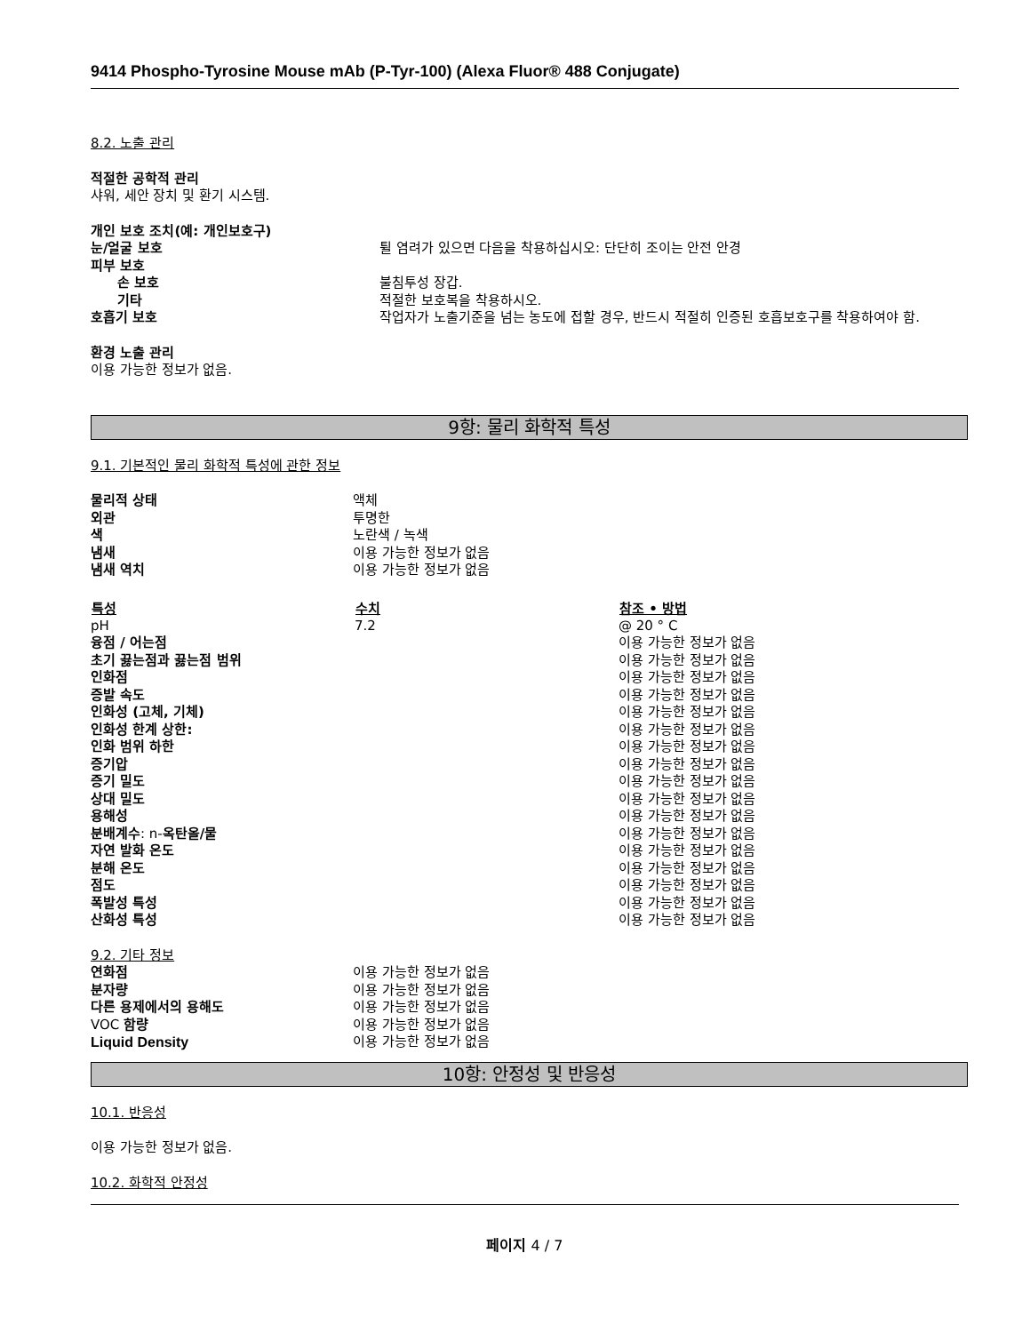9414 Phospho-Tyrosine Mouse mAb (P-Tyr-100) (Alexa Fluor® 488 Conjugate)
8.2. 노출 관리
적절한 공학적 관리
샤워, 세안 장치 및 환기 시스템.
| 개인 보호 조치(예: 개인보호구) | |
| 눈/얼굴 보호 | 튈 염려가 있으면 다음을 착용하십시오: 단단히 조이는 안전 안경 |
| 피부 보호 | |
| 손 보호 | 불침투성 장갑. |
| 기타 | 적절한 보호복을 착용하시오. |
| 호흡기 보호 | 작업자가 노출기준을 넘는 농도에 접할 경우, 반드시 적절히 인증된 호흡보호구를 착용하여야 함. |
환경 노출 관리
이용 가능한 정보가 없음.
9항: 물리 화학적 특성
9.1. 기본적인 물리 화학적 특성에 관한 정보
| 물리적 상태 | 액체 |
| 외관 | 투명한 |
| 색 | 노란색 / 녹색 |
| 냄새 | 이용 가능한 정보가 없음 |
| 냄새 역치 | 이용 가능한 정보가 없음 |
| 특성 | 수치 | 참조 • 방법 |
| --- | --- | --- |
| pH | 7.2 | @ 20 ° C |
| 융점 / 어는점 | | 이용 가능한 정보가 없음 |
| 초기 끓는점과 끓는점 범위 | | 이용 가능한 정보가 없음 |
| 인화점 | | 이용 가능한 정보가 없음 |
| 증발 속도 | | 이용 가능한 정보가 없음 |
| 인화성 (고체, 기체) | | 이용 가능한 정보가 없음 |
| 인화성 한계 상한: | | 이용 가능한 정보가 없음 |
| 인화 범위 하한 | | 이용 가능한 정보가 없음 |
| 증기압 | | 이용 가능한 정보가 없음 |
| 증기 밀도 | | 이용 가능한 정보가 없음 |
| 상대 밀도 | | 이용 가능한 정보가 없음 |
| 용해성 | | 이용 가능한 정보가 없음 |
| 분배계수 : n- 옥탄올/물 | | 이용 가능한 정보가 없음 |
| 자연 발화 온도 | | 이용 가능한 정보가 없음 |
| 분해 온도 | | 이용 가능한 정보가 없음 |
| 점도 | | 이용 가능한 정보가 없음 |
| 폭발성 특성 | | 이용 가능한 정보가 없음 |
| 산화성 특성 | | 이용 가능한 정보가 없음 |
9.2. 기타 정보
| 연화점 | 이용 가능한 정보가 없음 |
| 분자량 | 이용 가능한 정보가 없음 |
| 다른 용제에서의 용해도 | 이용 가능한 정보가 없음 |
| VOC 함량 | 이용 가능한 정보가 없음 |
| Liquid Density | 이용 가능한 정보가 없음 |
10항: 안정성 및 반응성
10.1. 반응성
이용 가능한 정보가 없음.
10.2. 화학적 안정성
페이지 4 / 7